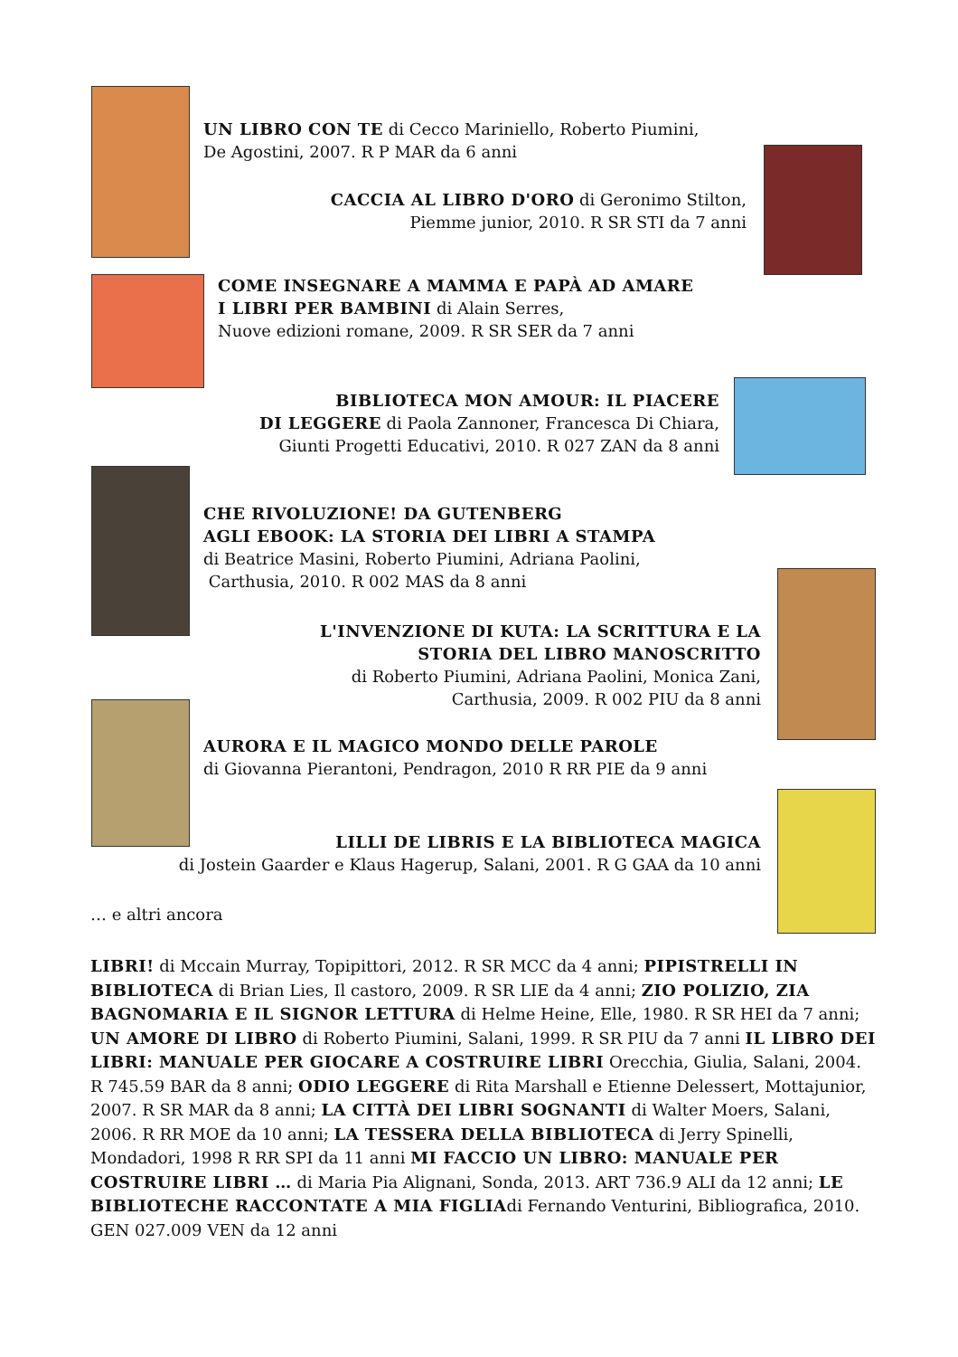UN LIBRO CON TE di Cecco Mariniello, Roberto Piumini,
De Agostini, 2007. R P MAR da 6 anni
CACCIA AL LIBRO D'ORO di Geronimo Stilton,
Piemme junior, 2010. R SR STI da 7 anni
COME INSEGNARE A MAMMA E PAPÀ AD AMARE
I LIBRI PER BAMBINI di Alain Serres,
Nuove edizioni romane, 2009. R SR SER da 7 anni
BIBLIOTECA MON AMOUR: IL PIACERE
DI LEGGERE di Paola Zannoner, Francesca Di Chiara,
Giunti Progetti Educativi, 2010. R 027 ZAN da 8 anni
CHE RIVOLUZIONE! DA GUTENBERG
AGLI EBOOK: LA STORIA DEI LIBRI A STAMPA
di Beatrice Masini, Roberto Piumini, Adriana Paolini,
Carthusia, 2010. R 002 MAS da 8 anni
L'INVENZIONE DI KUTA: LA SCRITTURA E LA
STORIA DEL LIBRO MANOSCRITTO
di Roberto Piumini, Adriana Paolini, Monica Zani,
Carthusia, 2009. R 002 PIU da 8 anni
AURORA E IL MAGICO MONDO DELLE PAROLE
di Giovanna Pierantoni, Pendragon, 2010 R RR PIE da 9 anni
LILLI DE LIBRIS E LA BIBLIOTECA MAGICA
di Jostein Gaarder e Klaus Hagerup, Salani, 2001. R G GAA da 10 anni
… e altri ancora
LIBRI! di Mccain Murray, Topipittori, 2012. R SR MCC da 4 anni; PIPISTRELLI IN BIBLIOTECA di Brian Lies, Il castoro, 2009. R SR LIE da 4 anni; ZIO POLIZIO, ZIA BAGNOMARIA E IL SIGNOR LETTURA di Helme Heine, Elle, 1980. R SR HEI da 7 anni; UN AMORE DI LIBRO di Roberto Piumini, Salani, 1999. R SR PIU da 7 anni IL LIBRO DEI LIBRI: MANUALE PER GIOCARE A COSTRUIRE LIBRI Orecchia, Giulia, Salani, 2004. R 745.59 BAR da 8 anni; ODIO LEGGERE di Rita Marshall e Etienne Delessert, Mottajunior, 2007. R SR MAR da 8 anni; LA CITTÀ DEI LIBRI SOGNANTI di Walter Moers, Salani, 2006. R RR MOE da 10 anni; LA TESSERA DELLA BIBLIOTECA di Jerry Spinelli, Mondadori, 1998 R RR SPI da 11 anni MI FACCIO UN LIBRO: MANUALE PER COSTRUIRE LIBRI … di Maria Pia Alignani, Sonda, 2013. ART 736.9 ALI da 12 anni; LE BIBLIOTECHE RACCONTATE A MIA FIGLIAdi Fernando Venturini, Bibliografica, 2010. GEN 027.009 VEN da 12 anni